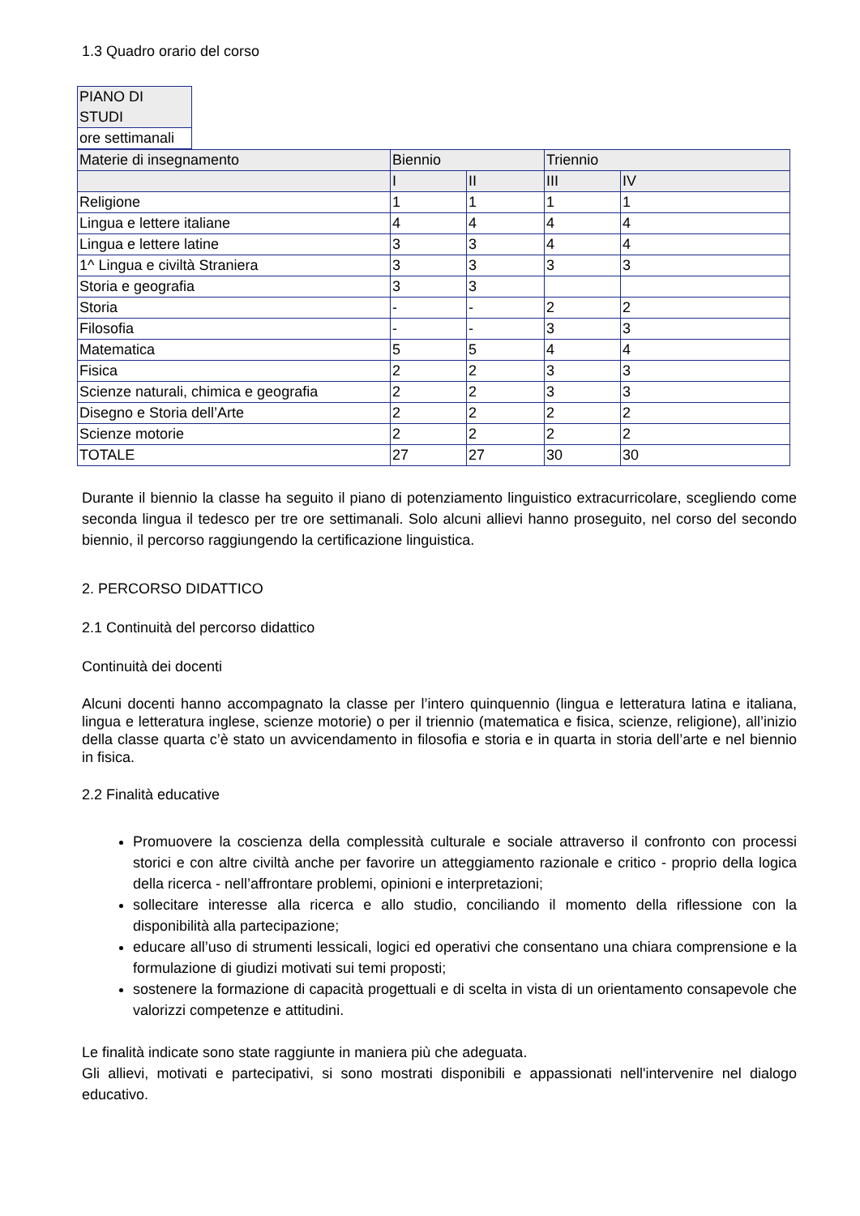1.3 Quadro orario del corso
| PIANO DI STUDI |
| ore settimanali |
| Materie di insegnamento | Biennio | | Triennio | |
| | I | II | III | IV |
| Religione | 1 | 1 | 1 | 1 |
| Lingua e lettere italiane | 4 | 4 | 4 | 4 |
| Lingua e lettere latine | 3 | 3 | 4 | 4 |
| 1^ Lingua e civiltà Straniera | 3 | 3 | 3 | 3 |
| Storia e geografia | 3 | 3 | | |
| Storia | - | - | 2 | 2 |
| Filosofia | - | - | 3 | 3 |
| Matematica | 5 | 5 | 4 | 4 |
| Fisica | 2 | 2 | 3 | 3 |
| Scienze naturali, chimica e geografia | 2 | 2 | 3 | 3 |
| Disegno e Storia dell’Arte | 2 | 2 | 2 | 2 |
| Scienze motorie | 2 | 2 | 2 | 2 |
| TOTALE | 27 | 27 | 30 | 30 |
Durante il biennio la classe ha seguito il piano di potenziamento linguistico extracurricolare, scegliendo come seconda lingua il tedesco per tre ore settimanali. Solo alcuni allievi hanno proseguito, nel corso del secondo biennio, il percorso raggiungendo la certificazione linguistica.
2. PERCORSO DIDATTICO
2.1 Continuità del percorso didattico
Continuità dei docenti
Alcuni docenti hanno accompagnato la classe per l’intero quinquennio (lingua e letteratura latina e italiana, lingua e letteratura inglese, scienze motorie) o per il triennio (matematica e fisica, scienze, religione), all’inizio della classe quarta c’è stato un avvicendamento in filosofia e storia e in quarta in storia dell’arte e nel biennio in fisica.
2.2 Finalità educative
Promuovere la coscienza della complessità culturale e sociale attraverso il confronto con processi storici e con altre civiltà anche per favorire un atteggiamento razionale e critico - proprio della logica della ricerca - nell’affrontare problemi, opinioni e interpretazioni;
sollecitare interesse alla ricerca e allo studio, conciliando il momento della riflessione con la disponibilità alla partecipazione;
educare all’uso di strumenti lessicali, logici ed operativi che consentano una chiara comprensione e la formulazione di giudizi motivati sui temi proposti;
sostenere la formazione di capacità progettuali e di scelta in vista di un orientamento consapevole che valorizzi competenze e attitudini.
Le finalità indicate sono state raggiunte in maniera più che adeguata.
Gli allievi, motivati e partecipativi, si sono mostrati disponibili e appassionati nell'intervenire nel dialogo educativo.